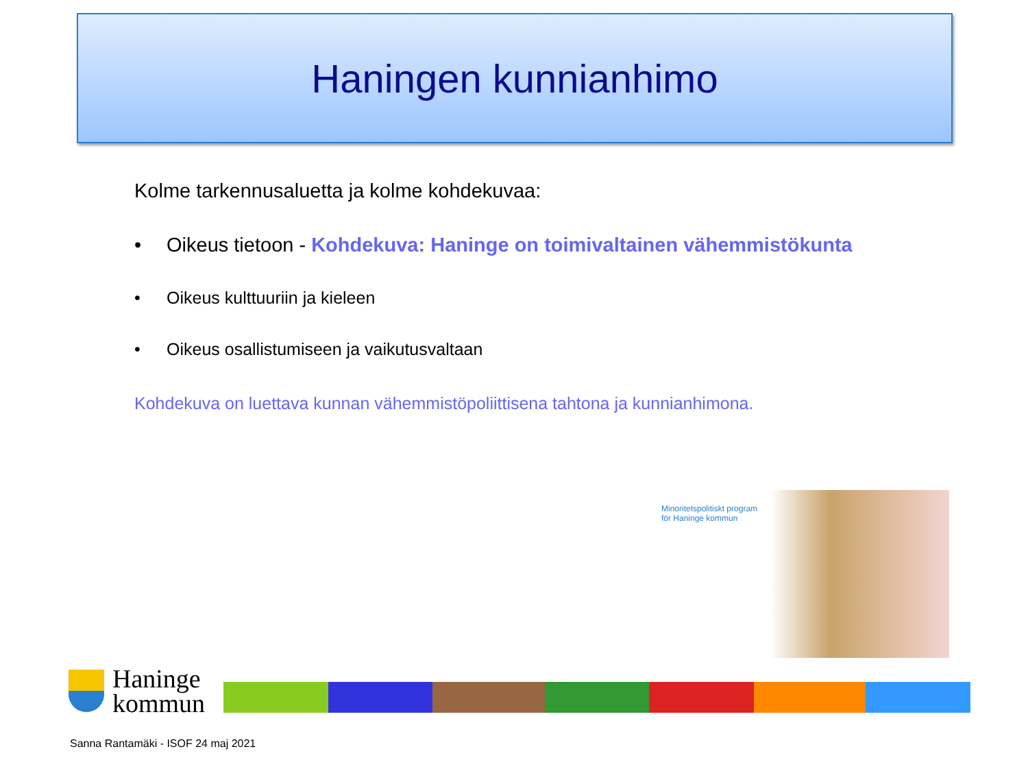Haningen kunnianhimo
Kolme tarkennusaluetta ja kolme kohdekuvaa:
• Oikeus tietoon - Kohdekuva: Haninge on toimivaltainen vähemmistökunta
• Oikeus kulttuuriin ja kieleen
• Oikeus osallistumiseen ja vaikutusvaltaan
Kohdekuva on luettava kunnan vähemmistöpoliittisena tahtona ja kunnianhimona.
Minoritetspolitiskt program
för Haninge kommun
Haninge
kommun
Sanna Rantamäki - ISOF 24 maj 2021